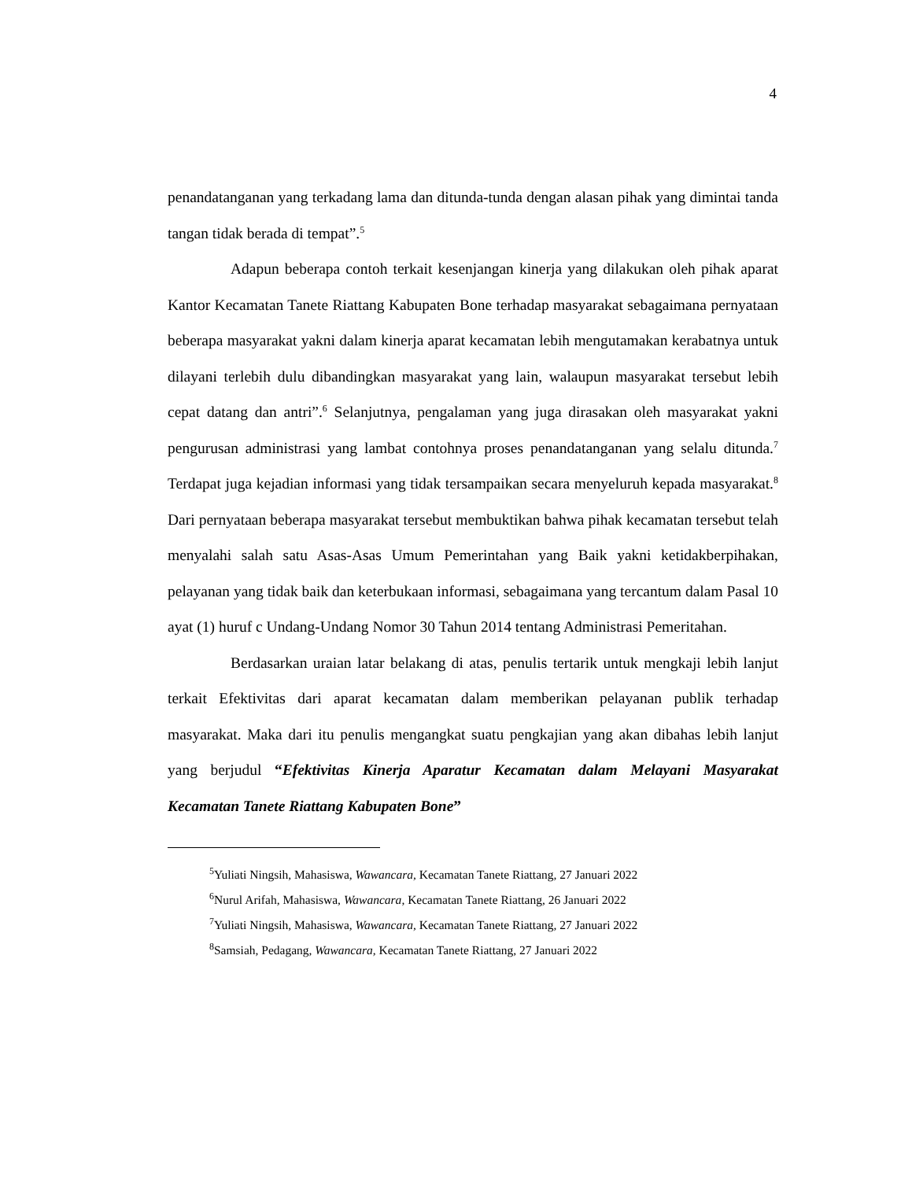4
penandatanganan yang terkadang lama dan ditunda-tunda dengan alasan pihak yang dimintai tanda tangan tidak berada di tempat”.<sup>5</sup>
Adapun beberapa contoh terkait kesenjangan kinerja yang dilakukan oleh pihak aparat Kantor Kecamatan Tanete Riattang Kabupaten Bone terhadap masyarakat sebagaimana pernyataan beberapa masyarakat yakni dalam kinerja aparat kecamatan lebih mengutamakan kerabatnya untuk dilayani terlebih dulu dibandingkan masyarakat yang lain, walaupun masyarakat tersebut lebih cepat datang dan antri”.<sup>6</sup> Selanjutnya, pengalaman yang juga dirasakan oleh masyarakat yakni pengurusan administrasi yang lambat contohnya proses penandatanganan yang selalu ditunda.<sup>7</sup> Terdapat juga kejadian informasi yang tidak tersampaikan secara menyeluruh kepada masyarakat.<sup>8</sup> Dari pernyataan beberapa masyarakat tersebut membuktikan bahwa pihak kecamatan tersebut telah menyalahi salah satu Asas-Asas Umum Pemerintahan yang Baik yakni ketidakberpihakan, pelayanan yang tidak baik dan keterbukaan informasi, sebagaimana yang tercantum dalam Pasal 10 ayat (1) huruf c Undang-Undang Nomor 30 Tahun 2014 tentang Administrasi Pemeritahan.
Berdasarkan uraian latar belakang di atas, penulis tertarik untuk mengkaji lebih lanjut terkait Efektivitas dari aparat kecamatan dalam memberikan pelayanan publik terhadap masyarakat. Maka dari itu penulis mengangkat suatu pengkajian yang akan dibahas lebih lanjut yang berjudul “Efektivitas Kinerja Aparatur Kecamatan dalam Melayani Masyarakat Kecamatan Tanete Riattang Kabupaten Bone”
<sup>5</sup> Yuliati Ningsih, Mahasiswa, Wawancara, Kecamatan Tanete Riattang, 27 Januari 2022
<sup>6</sup> Nurul Arifah, Mahasiswa, Wawancara, Kecamatan Tanete Riattang, 26 Januari 2022
<sup>7</sup> Yuliati Ningsih, Mahasiswa, Wawancara, Kecamatan Tanete Riattang, 27 Januari 2022
<sup>8</sup> Samsiah, Pedagang, Wawancara, Kecamatan Tanete Riattang, 27 Januari 2022